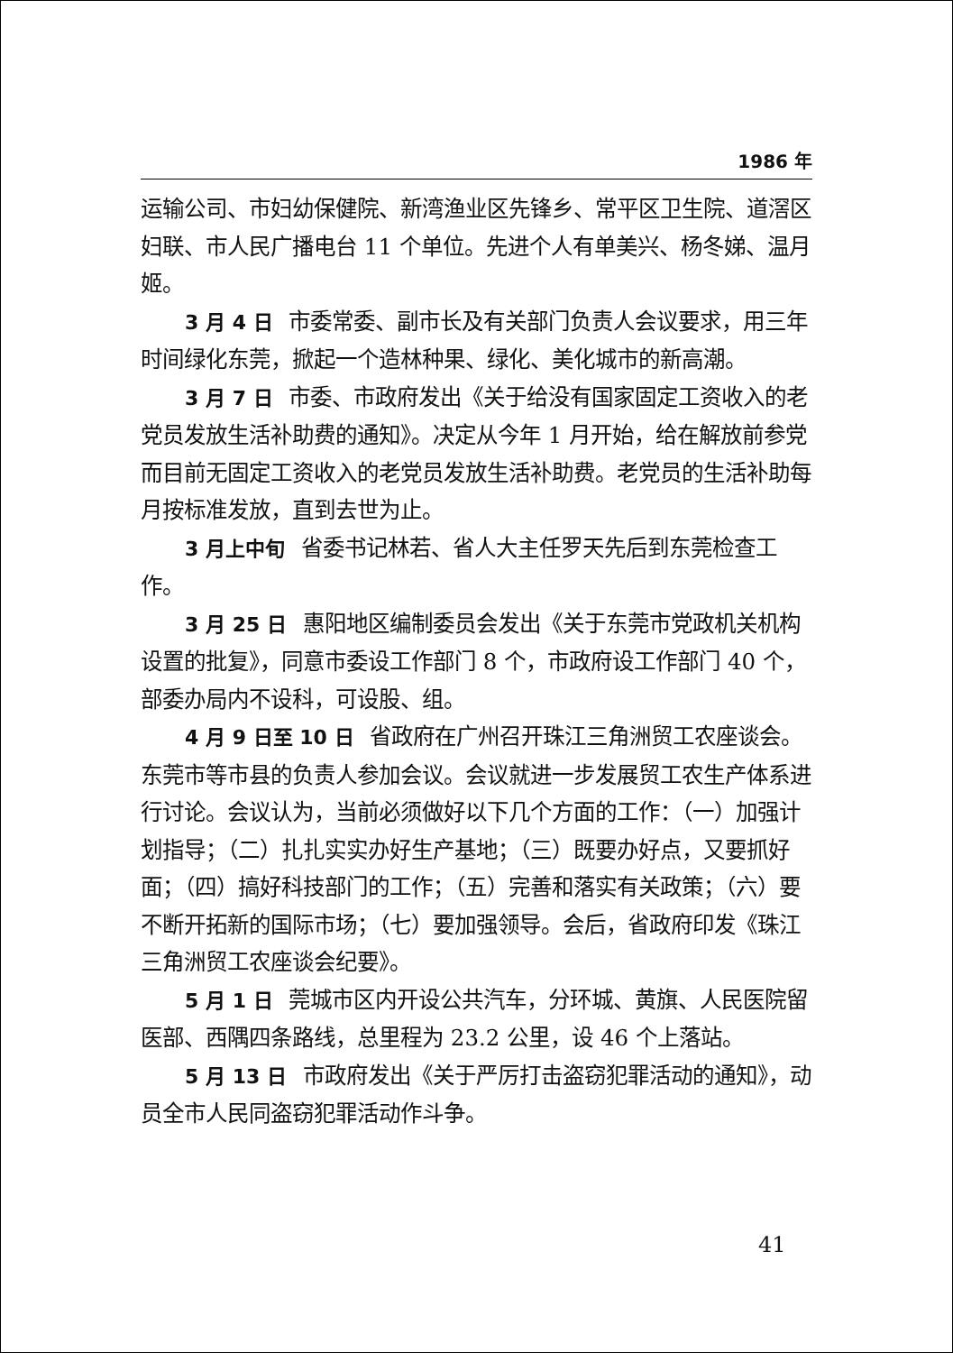1986 年
运输公司、市妇幼保健院、新湾渔业区先锋乡、常平区卫生院、道滘区妇联、市人民广播电台 11 个单位。先进个人有单美兴、杨冬娣、温月姬。
3 月 4 日 市委常委、副市长及有关部门负责人会议要求，用三年时间绿化东莞，掀起一个造林种果、绿化、美化城市的新高潮。
3 月 7 日 市委、市政府发出《关于给没有国家固定工资收入的老党员发放生活补助费的通知》。决定从今年 1 月开始，给在解放前参党而目前无固定工资收入的老党员发放生活补助费。老党员的生活补助每月按标准发放，直到去世为止。
3 月上中旬 省委书记林若、省人大主任罗天先后到东莞检查工作。
3 月 25 日 惠阳地区编制委员会发出《关于东莞市党政机关机构设置的批复》，同意市委设工作部门 8 个，市政府设工作部门 40 个，部委办局内不设科，可设股、组。
4 月 9 日至 10 日 省政府在广州召开珠江三角洲贸工农座谈会。东莞市等市县的负责人参加会议。会议就进一步发展贸工农生产体系进行讨论。会议认为，当前必须做好以下几个方面的工作：（一）加强计划指导；（二）扎扎实实办好生产基地；（三）既要办好点，又要抓好面；（四）搞好科技部门的工作；（五）完善和落实有关政策；（六）要不断开拓新的国际市场；（七）要加强领导。会后，省政府印发《珠江三角洲贸工农座谈会纪要》。
5 月 1 日 莞城市区内开设公共汽车，分环城、黄旗、人民医院留医部、西隅四条路线，总里程为 23.2 公里，设 46 个上落站。
5 月 13 日 市政府发出《关于严厉打击盗窃犯罪活动的通知》，动员全市人民同盗窃犯罪活动作斗争。
41